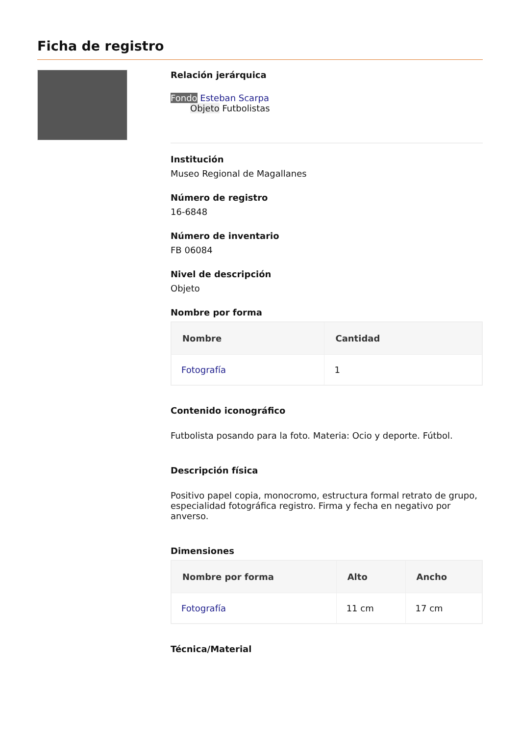Ficha de registro
Relación jerárquica
Fondo Esteban Scarpa
Objeto Futbolistas
Institución
Museo Regional de Magallanes
Número de registro
16-6848
Número de inventario
FB 06084
Nivel de descripción
Objeto
Nombre por forma
| Nombre | Cantidad |
| --- | --- |
| Fotografía | 1 |
Contenido iconográfico
Futbolista posando para la foto. Materia: Ocio y deporte. Fútbol.
Descripción física
Positivo papel copia, monocromo, estructura formal retrato de grupo, especialidad fotográfica registro. Firma y fecha en negativo por anverso.
Dimensiones
| Nombre por forma | Alto | Ancho |
| --- | --- | --- |
| Fotografía | 11 cm | 17 cm |
Técnica/Material